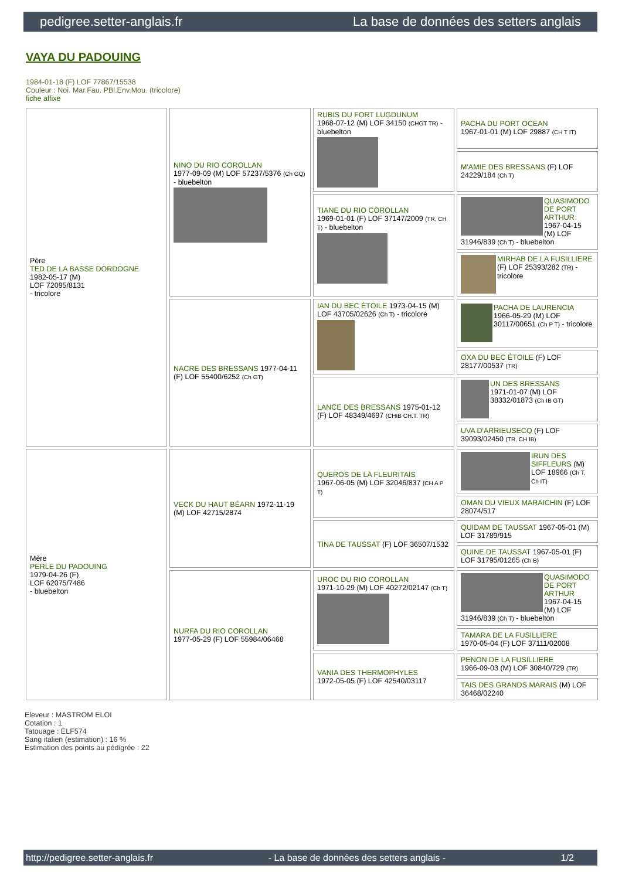pedigree.setter-anglais.fr La base de données des setters anglais
VAYA DU PADOUING
1984-01-18 (F) LOF 77867/15538
Couleur : Noi. Mar.Fau. PBl.Env.Mou. (tricolore)
fiche affixe
| Père TED DE LA BASSE DORDOGNE 1982-05-17 (M) LOF 72095/8131 - tricolore | NINO DU RIO COROLLAN 1977-09-09 (M) LOF 57237/5376 (Ch GQ) - bluebelton | RUBIS DU FORT LUGDUNUM 1968-07-12 (M) LOF 34150 (CHGT TR) - bluebelton | PACHA DU PORT OCEAN 1967-01-01 (M) LOF 29887 (CH T IT) |
| | | | M'AMIE DES BRESSANS (F) LOF 24229/184 (Ch T) |
| | | TIANE DU RIO COROLLAN 1969-01-01 (F) LOF 37147/2009 (TR, CH T) - bluebelton | QUASIMODO DE PORT ARTHUR 1967-04-15 (M) LOF 31946/839 (Ch T) - bluebelton |
| | | | MIRHAB DE LA FUSILLIERE (F) LOF 25393/282 (TR) - tricolore |
| | NACRE DES BRESSANS 1977-04-11 (F) LOF 55400/6252 (Ch GT) | IAN DU BEC ÉTOILE 1973-04-15 (M) LOF 43705/02626 (Ch T) - tricolore | PACHA DE LAURENCIA 1966-05-29 (M) LOF 30117/00651 (Ch P T) - tricolore |
| | | | OXA DU BEC ÉTOILE (F) LOF 28177/00537 (TR) |
| | | LANCE DES BRESSANS 1975-01-12 (F) LOF 48349/4697 (CHIB CH.T. TR) | UN DES BRESSANS 1971-01-07 (M) LOF 38332/01873 (Ch IB GT) |
| | | | UVA D'ARRIEUSECQ (F) LOF 39093/02450 (TR, CH IB) |
| Mère PERLE DU PADOUING 1979-04-26 (F) LOF 62075/7486 - bluebelton | VECK DU HAUT BÉARN 1972-11-19 (M) LOF 42715/2874 | QUEROS DE LA FLEURITAIS 1967-06-05 (M) LOF 32046/837 (CH A P T) | IRUN DES SIFFLEURS (M) LOF 18966 (Ch T, Ch IT) |
| | | | OMAN DU VIEUX MARAICHIN (F) LOF 28074/517 |
| | | TINA DE TAUSSAT (F) LOF 36507/1532 | QUIDAM DE TAUSSAT 1967-05-01 (M) LOF 31789/915 |
| | | | QUINE DE TAUSSAT 1967-05-01 (F) LOF 31795/01265 (Ch B) |
| | NURFA DU RIO COROLLAN 1977-05-29 (F) LOF 55984/06468 | UROC DU RIO COROLLAN 1971-10-29 (M) LOF 40272/02147 (Ch T) | QUASIMODO DE PORT ARTHUR 1967-04-15 (M) LOF 31946/839 (Ch T) - bluebelton |
| | | | TAMARA DE LA FUSILLIERE 1970-05-04 (F) LOF 37111/02008 |
| | | VANIA DES THERMOPHYLES 1972-05-05 (F) LOF 42540/03117 | PENON DE LA FUSILLIERE 1966-09-03 (M) LOF 30840/729 (TR) |
| | | | TAIS DES GRANDS MARAIS (M) LOF 36468/02240 |
Eleveur : MASTROM ELOI
Cotation : 1
Tatouage : ELF574
Sang italien (estimation) : 16 %
Estimation des points au pédigrée : 22
http://pedigree.setter-anglais.fr - La base de données des setters anglais - 1/2